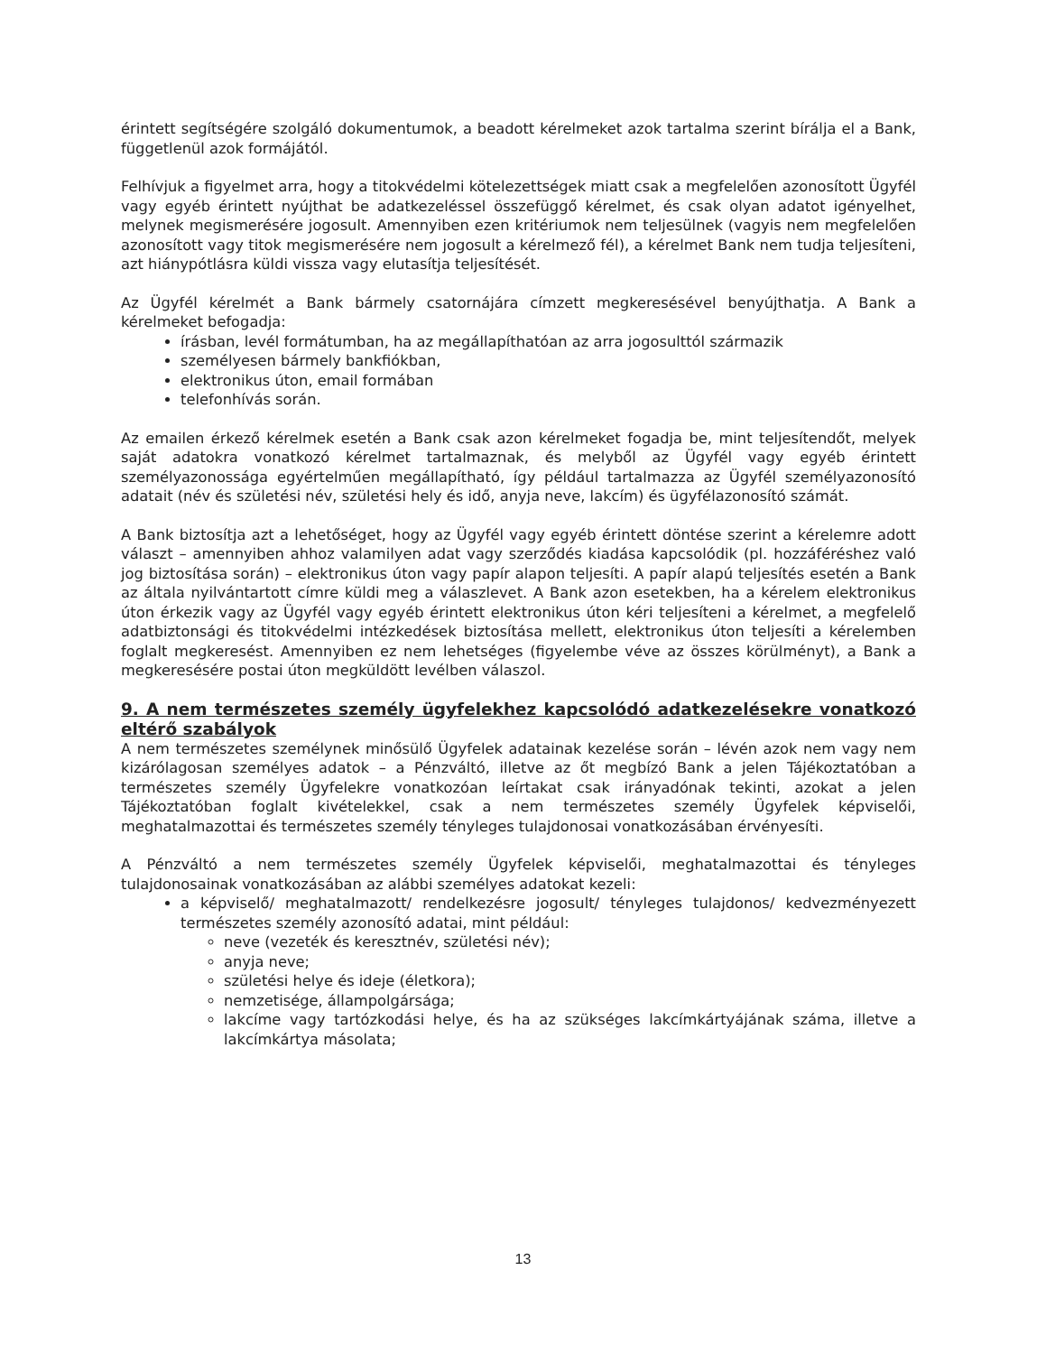érintett segítségére szolgáló dokumentumok, a beadott kérelmeket azok tartalma szerint bírálja el a Bank, függetlenül azok formájától.
Felhívjuk a figyelmet arra, hogy a titokvédelmi kötelezettségek miatt csak a megfelelően azonosított Ügyfél vagy egyéb érintett nyújthat be adatkezeléssel összefüggő kérelmet, és csak olyan adatot igényelhet, melynek megismerésére jogosult. Amennyiben ezen kritériumok nem teljesülnek (vagyis nem megfelelően azonosított vagy titok megismerésére nem jogosult a kérelmező fél), a kérelmet Bank nem tudja teljesíteni, azt hiánypótlásra küldi vissza vagy elutasítja teljesítését.
Az Ügyfél kérelmét a Bank bármely csatornájára címzett megkeresésével benyújthatja. A Bank a kérelmeket befogadja:
írásban, levél formátumban, ha az megállapíthatóan az arra jogosulttól származik
személyesen bármely bankfiókban,
elektronikus úton, email formában
telefonhívás során.
Az emailen érkező kérelmek esetén a Bank csak azon kérelmeket fogadja be, mint teljesítendőt, melyek saját adatokra vonatkozó kérelmet tartalmaznak, és melyből az Ügyfél vagy egyéb érintett személyazonossága egyértelműen megállapítható, így például tartalmazza az Ügyfél személyazonosító adatait (név és születési név, születési hely és idő, anyja neve, lakcím) és ügyfélazonosító számát.
A Bank biztosítja azt a lehetőséget, hogy az Ügyfél vagy egyéb érintett döntése szerint a kérelemre adott választ – amennyiben ahhoz valamilyen adat vagy szerződés kiadása kapcsolódik (pl. hozzáféréshez való jog biztosítása során) – elektronikus úton vagy papír alapon teljesíti. A papír alapú teljesítés esetén a Bank az általa nyilvántartott címre küldi meg a válaszlevet. A Bank azon esetekben, ha a kérelem elektronikus úton érkezik vagy az Ügyfél vagy egyéb érintett elektronikus úton kéri teljesíteni a kérelmet, a megfelelő adatbiztonsági és titokvédelmi intézkedések biztosítása mellett, elektronikus úton teljesíti a kérelemben foglalt megkeresést. Amennyiben ez nem lehetséges (figyelembe véve az összes körülményt), a Bank a megkeresésére postai úton megküldött levélben válaszol.
9. A nem természetes személy ügyfelekhez kapcsolódó adatkezelésekre vonatkozó eltérő szabályok
A nem természetes személynek minősülő Ügyfelek adatainak kezelése során – lévén azok nem vagy nem kizárólagosan személyes adatok – a Pénzváltó, illetve az őt megbízó Bank a jelen Tájékoztatóban a természetes személy Ügyfelekre vonatkozóan leírtakat csak irányadónak tekinti, azokat a jelen Tájékoztatóban foglalt kivételekkel, csak a nem természetes személy Ügyfelek képviselői, meghatalmazottai és természetes személy tényleges tulajdonosai vonatkozásában érvényesíti.
A Pénzváltó a nem természetes személy Ügyfelek képviselői, meghatalmazottai és tényleges tulajdonosainak vonatkozásában az alábbi személyes adatokat kezeli:
a képviselő/ meghatalmazott/ rendelkezésre jogosult/ tényleges tulajdonos/ kedvezményezett természetes személy azonosító adatai, mint például:
neve (vezeték és keresztnév, születési név);
anyja neve;
születési helye és ideje (életkora);
nemzetisége, állampolgársága;
lakcíme vagy tartózkodási helye, és ha az szükséges lakcímkártyájának száma, illetve a lakcímkártya másolata;
13